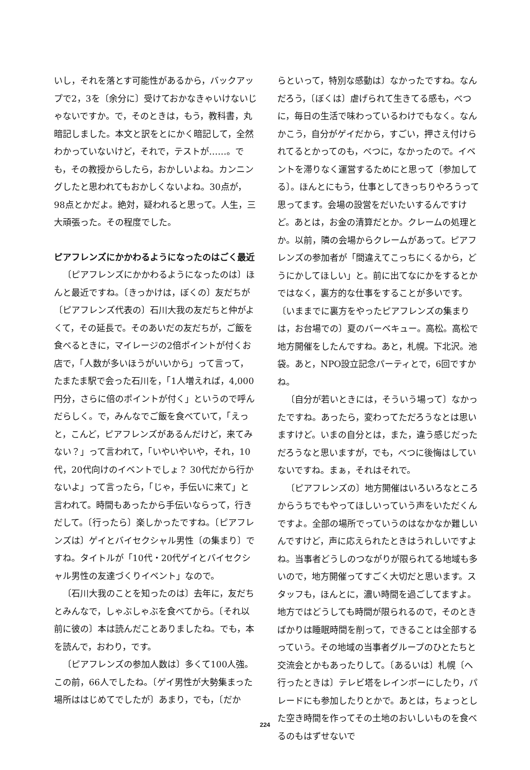いし，それを落とす可能性があるから，バックアップで2，3を〔余分に〕受けておかなきゃいけないじゃないですか。で，そのときは，もう，教科書，丸暗記しました。本文と訳をとにかく暗記して，全然わかっていないけど，それで，テストが……。でも，その教授からしたら，おかしいよね。カンニングしたと思われてもおかしくないよね。30点が，98点とかだよ。絶対，疑われると思って。人生，三大頑張った。その程度でした。
ピアフレンズにかかわるようになったのはごく最近
〔ピアフレンズにかかわるようになったのは〕ほんと最近ですね。〔きっかけは，ぼくの〕友だちが〔ピアフレンズ代表の〕石川大我の友だちと仲がよくて，その延長で。そのあいだの友だちが，ご飯を食べるときに，マイレージの2倍ポイントが付くお店で，「人数が多いほうがいいから」って言って，たまたま駅で会った石川を，「1人増えれば，4,000円分，さらに倍のポイントが付く」というので呼んだらしく。で，みんなでご飯を食べていて，「えっと，こんど，ピアフレンズがあるんだけど，来てみない？」って言われて，「いやいやいや，それ，10代，20代向けのイベントでしょ？ 30代だから行かないよ」って言ったら，「じゃ，手伝いに来て」と言われて。時間もあったから手伝いならって，行きだして。〔行ったら〕楽しかったですね。〔ピアフレンズは〕ゲイとバイセクシャル男性〔の集まり〕ですね。タイトルが「10代・20代ゲイとバイセクシャル男性の友達づくりイベント」なので。
〔石川大我のことを知ったのは〕去年に，友だちとみんなで，しゃぶしゃぶを食べてから。〔それ以前に彼の〕本は読んだことありましたね。でも，本を読んで，おわり，です。
〔ピアフレンズの参加人数は〕多くて100人強。この前，66人でしたね。〔ゲイ男性が大勢集まった場所ははじめてでしたが〕あまり，でも，〔だか
らといって，特別な感動は〕なかったですね。なんだろう，〔ぼくは〕虐げられて生きてる感も，べつに，毎日の生活で味わっているわけでもなく。なんかこう，自分がゲイだから，すごい，押さえ付けられてるとかってのも，べつに，なかったので。イベントを滞りなく運営するためにと思って〔参加してる〕。ほんとにもう，仕事としてきっちりやろうって思ってます。会場の設営をだいたいするんですけど。あとは，お金の清算だとか。クレームの処理とか。以前，隣の会場からクレームがあって。ピアフレンズの参加者が「間違えてこっちにくるから，どうにかしてほしい」と。前に出てなにかをするとかではなく，裏方的な仕事をすることが多いです。〔いままでに裏方をやったピアフレンズの集まりは，お台場での〕夏のバーベキュー。高松。高松で地方開催をしたんですね。あと，札幌。下北沢。池袋。あと，NPO設立記念パーティとで，6回ですかね。
〔自分が若いときには，そういう場って〕なかったですね。あったら，変わってただろうなとは思いますけど。いまの自分とは，また，違う感じだっただろうなと思いますが，でも，べつに後悔はしていないですね。まぁ，それはそれで。
〔ピアフレンズの〕地方開催はいろいろなところからうちでもやってほしいっていう声をいただくんですよ。全部の場所でっていうのはなかなか難しいんですけど，声に応えられたときはうれしいですよね。当事者どうしのつながりが限られてる地域も多いので，地方開催ってすごく大切だと思います。スタッフも，ほんとに，濃い時間を過ごしてますよ。地方ではどうしても時間が限られるので，そのときばかりは睡眠時間を削って，できることは全部するっていう。その地域の当事者グループのひとたちと交流会とかもあったりして。〔あるいは〕札幌〔へ行ったときは〕テレビ塔をレインボーにしたり，パレードにも参加したりとかで。あとは，ちょっとした空き時間を作ってその土地のおいしいものを食べるのもはずせないで
224